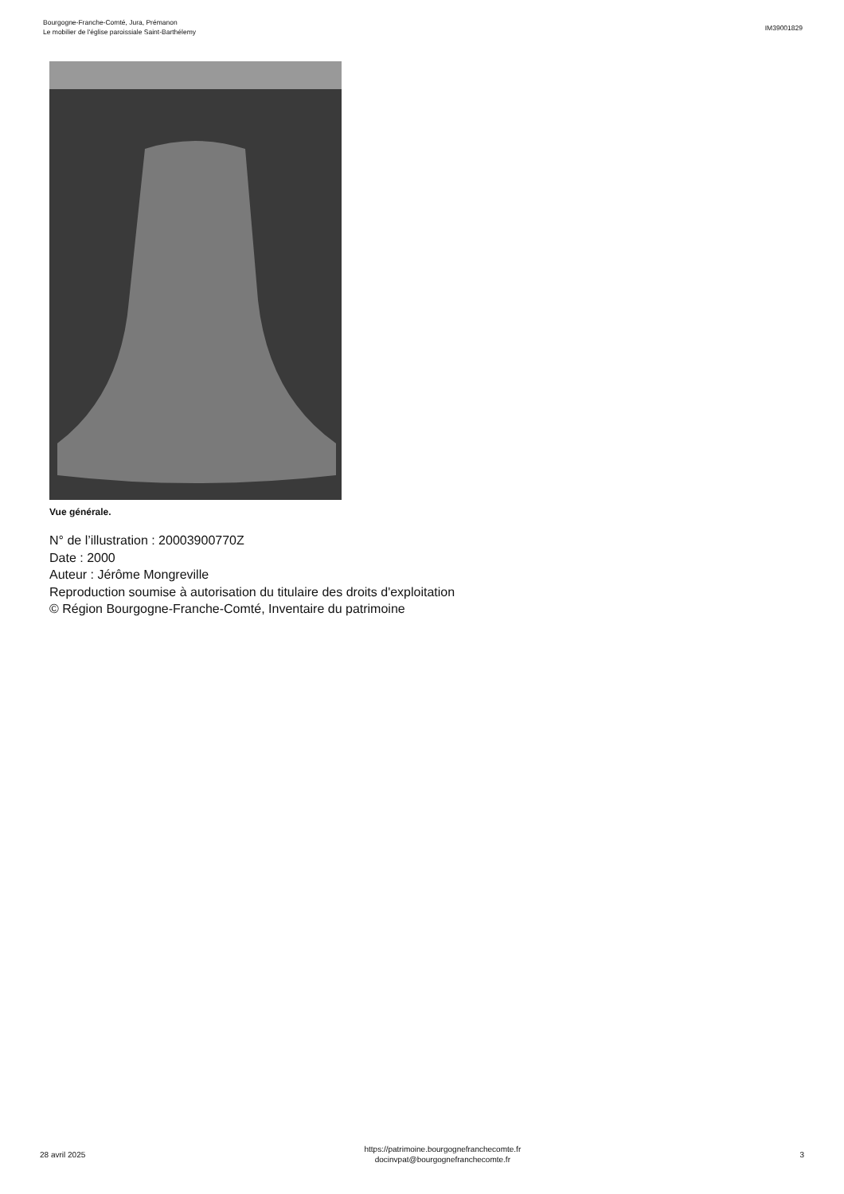Bourgogne-Franche-Comté, Jura, Prémanon
Le mobilier de l'église paroissiale Saint-Barthélemy
IM39001829
Vue générale.
N° de l’illustration : 20003900770Z
Date : 2000
Auteur : Jérôme Mongreville
Reproduction soumise à autorisation du titulaire des droits d'exploitation
© Région Bourgogne-Franche-Comté, Inventaire du patrimoine
28 avril 2025
https://patrimoine.bourgognefranchecomte.fr
docinvpat@bourgognefranchecomte.fr
3